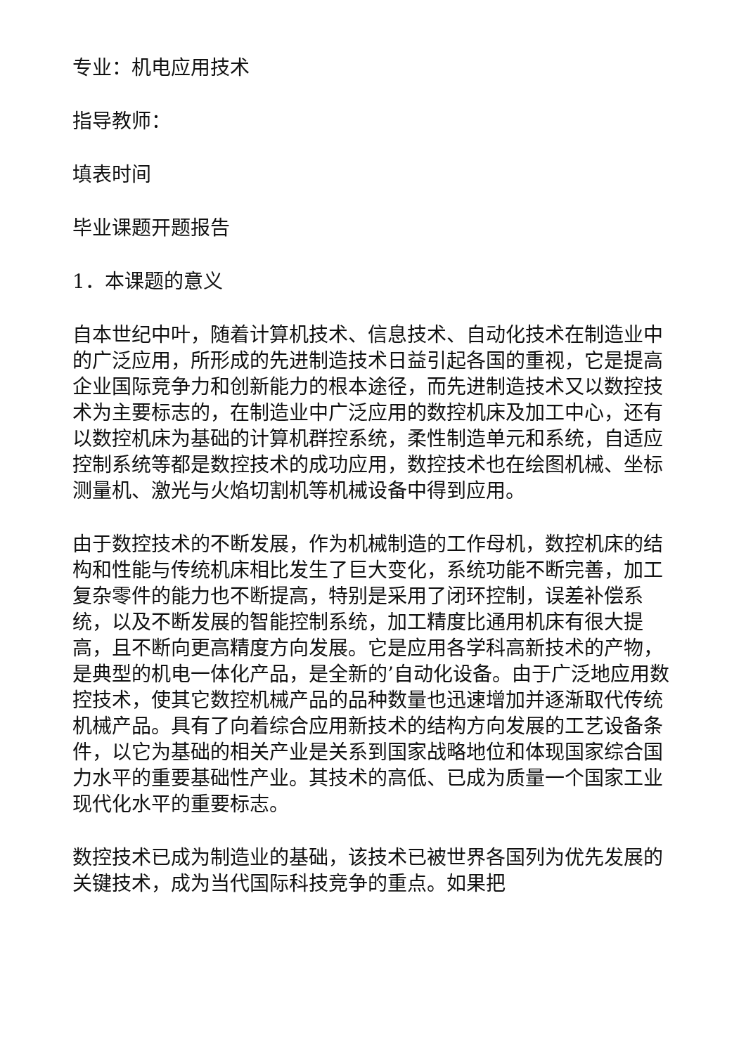专业：机电应用技术
指导教师：
填表时间
毕业课题开题报告
1．本课题的意义
自本世纪中叶，随着计算机技术、信息技术、自动化技术在制造业中的广泛应用，所形成的先进制造技术日益引起各国的重视，它是提高企业国际竞争力和创新能力的根本途径，而先进制造技术又以数控技术为主要标志的，在制造业中广泛应用的数控机床及加工中心，还有以数控机床为基础的计算机群控系统，柔性制造单元和系统，自适应控制系统等都是数控技术的成功应用，数控技术也在绘图机械、坐标测量机、激光与火焰切割机等机械设备中得到应用。
由于数控技术的不断发展，作为机械制造的工作母机，数控机床的结构和性能与传统机床相比发生了巨大变化，系统功能不断完善，加工复杂零件的能力也不断提高，特别是采用了闭环控制，误差补偿系统，以及不断发展的智能控制系统，加工精度比通用机床有很大提高，且不断向更高精度方向发展。它是应用各学科高新技术的产物，是典型的机电一体化产品，是全新的’自动化设备。由于广泛地应用数控技术，使其它数控机械产品的品种数量也迅速增加并逐渐取代传统机械产品。具有了向着综合应用新技术的结构方向发展的工艺设备条件，以它为基础的相关产业是关系到国家战略地位和体现国家综合国力水平的重要基础性产业。其技术的高低、已成为质量一个国家工业现代化水平的重要标志。
数控技术已成为制造业的基础，该技术已被世界各国列为优先发展的关键技术，成为当代国际科技竞争的重点。如果把